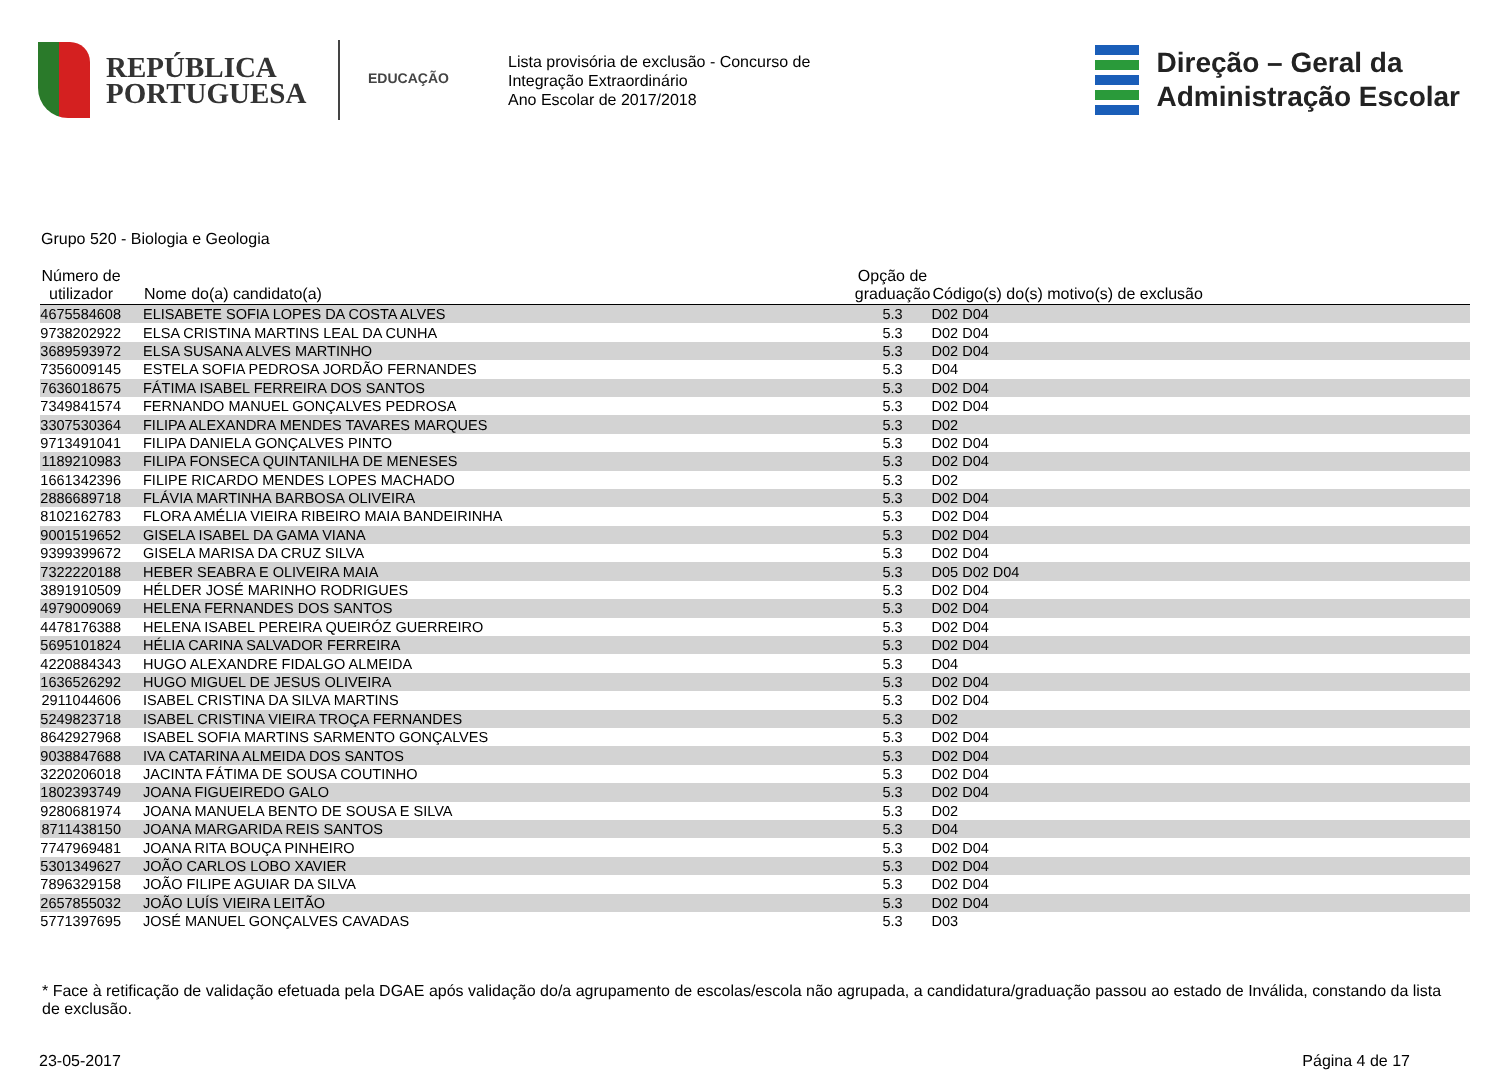REPÚBLICA
PORTUGUESA
EDUCAÇÃO
Lista provisória de exclusão - Concurso de
Integração Extraordinário
Ano Escolar de 2017/2018
Direção – Geral da
Administração Escolar
Grupo 520 - Biologia e Geologia
| Número de utilizador | Nome do(a) candidato(a) | Opção de graduação | Código(s) do(s) motivo(s) de exclusão |
| --- | --- | --- | --- |
| 4675584608 | ELISABETE SOFIA LOPES DA COSTA ALVES | 5.3 | D02 D04 |
| 9738202922 | ELSA CRISTINA MARTINS LEAL DA CUNHA | 5.3 | D02 D04 |
| 3689593972 | ELSA SUSANA ALVES MARTINHO | 5.3 | D02 D04 |
| 7356009145 | ESTELA SOFIA PEDROSA JORDÃO FERNANDES | 5.3 | D04 |
| 7636018675 | FÁTIMA ISABEL FERREIRA DOS SANTOS | 5.3 | D02 D04 |
| 7349841574 | FERNANDO MANUEL GONÇALVES PEDROSA | 5.3 | D02 D04 |
| 3307530364 | FILIPA ALEXANDRA MENDES TAVARES MARQUES | 5.3 | D02 |
| 9713491041 | FILIPA DANIELA GONÇALVES PINTO | 5.3 | D02 D04 |
| 1189210983 | FILIPA FONSECA QUINTANILHA DE MENESES | 5.3 | D02 D04 |
| 1661342396 | FILIPE RICARDO MENDES LOPES MACHADO | 5.3 | D02 |
| 2886689718 | FLÁVIA MARTINHA BARBOSA OLIVEIRA | 5.3 | D02 D04 |
| 8102162783 | FLORA AMÉLIA VIEIRA RIBEIRO MAIA BANDEIRINHA | 5.3 | D02 D04 |
| 9001519652 | GISELA ISABEL DA GAMA VIANA | 5.3 | D02 D04 |
| 9399399672 | GISELA MARISA DA CRUZ SILVA | 5.3 | D02 D04 |
| 7322220188 | HEBER SEABRA E OLIVEIRA MAIA | 5.3 | D05 D02 D04 |
| 3891910509 | HÉLDER JOSÉ MARINHO RODRIGUES | 5.3 | D02 D04 |
| 4979009069 | HELENA FERNANDES DOS SANTOS | 5.3 | D02 D04 |
| 4478176388 | HELENA ISABEL PEREIRA QUEIRÓZ GUERREIRO | 5.3 | D02 D04 |
| 5695101824 | HÉLIA CARINA SALVADOR FERREIRA | 5.3 | D02 D04 |
| 4220884343 | HUGO ALEXANDRE FIDALGO ALMEIDA | 5.3 | D04 |
| 1636526292 | HUGO MIGUEL DE JESUS OLIVEIRA | 5.3 | D02 D04 |
| 2911044606 | ISABEL CRISTINA DA SILVA MARTINS | 5.3 | D02 D04 |
| 5249823718 | ISABEL CRISTINA VIEIRA TROÇA FERNANDES | 5.3 | D02 |
| 8642927968 | ISABEL SOFIA MARTINS SARMENTO GONÇALVES | 5.3 | D02 D04 |
| 9038847688 | IVA CATARINA ALMEIDA DOS SANTOS | 5.3 | D02 D04 |
| 3220206018 | JACINTA FÁTIMA DE SOUSA COUTINHO | 5.3 | D02 D04 |
| 1802393749 | JOANA FIGUEIREDO GALO | 5.3 | D02 D04 |
| 9280681974 | JOANA MANUELA BENTO DE SOUSA E SILVA | 5.3 | D02 |
| 8711438150 | JOANA MARGARIDA REIS SANTOS | 5.3 | D04 |
| 7747969481 | JOANA RITA BOUÇA PINHEIRO | 5.3 | D02 D04 |
| 5301349627 | JOÃO CARLOS LOBO XAVIER | 5.3 | D02 D04 |
| 7896329158 | JOÃO FILIPE AGUIAR DA SILVA | 5.3 | D02 D04 |
| 2657855032 | JOÃO LUÍS VIEIRA LEITÃO | 5.3 | D02 D04 |
| 5771397695 | JOSÉ MANUEL GONÇALVES CAVADAS | 5.3 | D03 |
* Face à retificação de validação efetuada pela DGAE após validação do/a agrupamento de escolas/escola não agrupada, a candidatura/graduação passou ao estado de Inválida, constando da lista de exclusão.
23-05-2017 Página 4 de 17